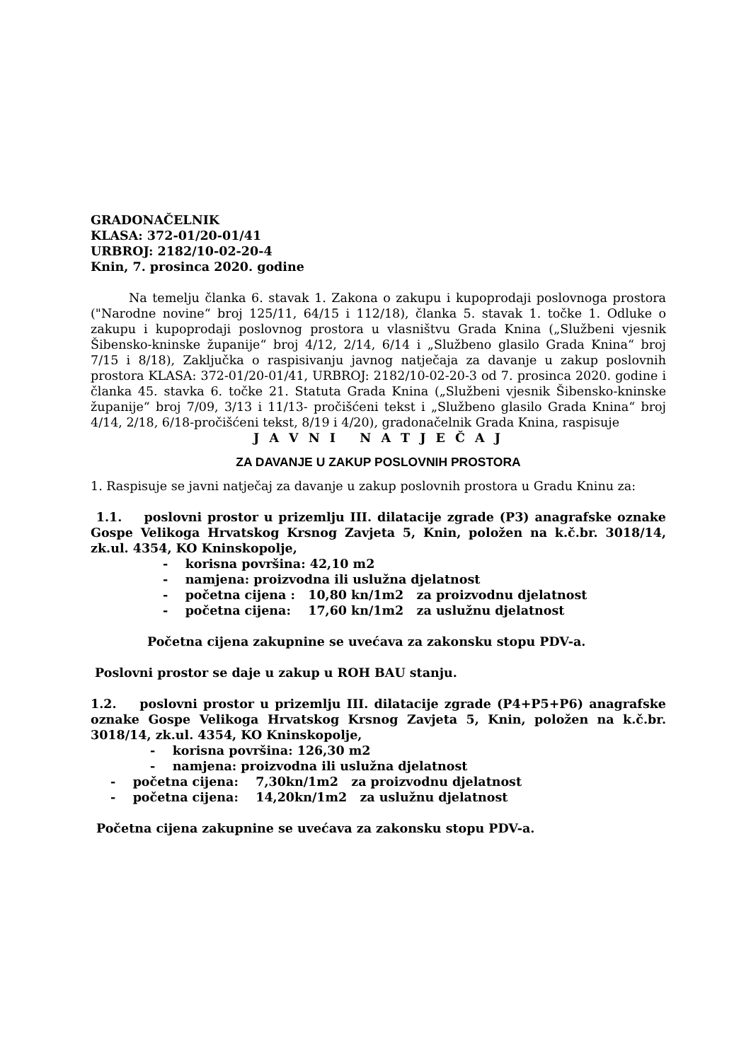GRADONAČELNIK
KLASA: 372-01/20-01/41
URBROJ: 2182/10-02-20-4
Knin, 7. prosinca 2020. godine
Na temelju članka 6. stavak 1. Zakona o zakupu i kupoprodaji poslovnoga prostora ("Narodne novine“ broj 125/11, 64/15 i 112/18), članka 5. stavak 1. točke 1. Odluke o zakupu i kupoprodaji poslovnog prostora u vlasništvu Grada Knina („Službeni vjesnik Šibensko-kninske županije“ broj 4/12, 2/14, 6/14 i „Službeno glasilo Grada Knina“ broj 7/15 i 8/18), Zaključka o raspisivanju javnog natječaja za davanje u zakup poslovnih prostora KLASA: 372-01/20-01/41, URBROJ: 2182/10-02-20-3 od 7. prosinca 2020. godine i članka 45. stavka 6. točke 21. Statuta Grada Knina („Službeni vjesnik Šibensko-kninske županije“ broj 7/09, 3/13 i 11/13- pročišćeni tekst i „Službeno glasilo Grada Knina“ broj 4/14, 2/18, 6/18-pročišćeni tekst, 8/19 i 4/20), gradonačelnik Grada Knina, raspisuje
J A V N I N A T J E Č A J
ZA DAVANJE U ZAKUP POSLOVNIH PROSTORA
1. Raspisuje se javni natječaj za davanje u zakup poslovnih prostora u Gradu Kninu za:
1.1. poslovni prostor u prizemlju III. dilatacije zgrade (P3) anagrafske oznake Gospe Velikoga Hrvatskog Krsnog Zavjeta 5, Knin, položen na k.č.br. 3018/14, zk.ul. 4354, KO Kninskopolje,
- korisna površina: 42,10 m2
- namjena: proizvodna ili uslužna djelatnost
- početna cijena : 10,80 kn/1m2 za proizvodnu djelatnost
- početna cijena: 17,60 kn/1m2 za uslužnu djelatnost
Početna cijena zakupnine se uvećava za zakonsku stopu PDV-a.
Poslovni prostor se daje u zakup u ROH BAU stanju.
1.2. poslovni prostor u prizemlju III. dilatacije zgrade (P4+P5+P6) anagrafske oznake Gospe Velikoga Hrvatskog Krsnog Zavjeta 5, Knin, položen na k.č.br. 3018/14, zk.ul. 4354, KO Kninskopolje,
- korisna površina: 126,30 m2
- namjena: proizvodna ili uslužna djelatnost
- početna cijena: 7,30kn/1m2 za proizvodnu djelatnost
- početna cijena: 14,20kn/1m2 za uslužnu djelatnost
Početna cijena zakupnine se uvećava za zakonsku stopu PDV-a.